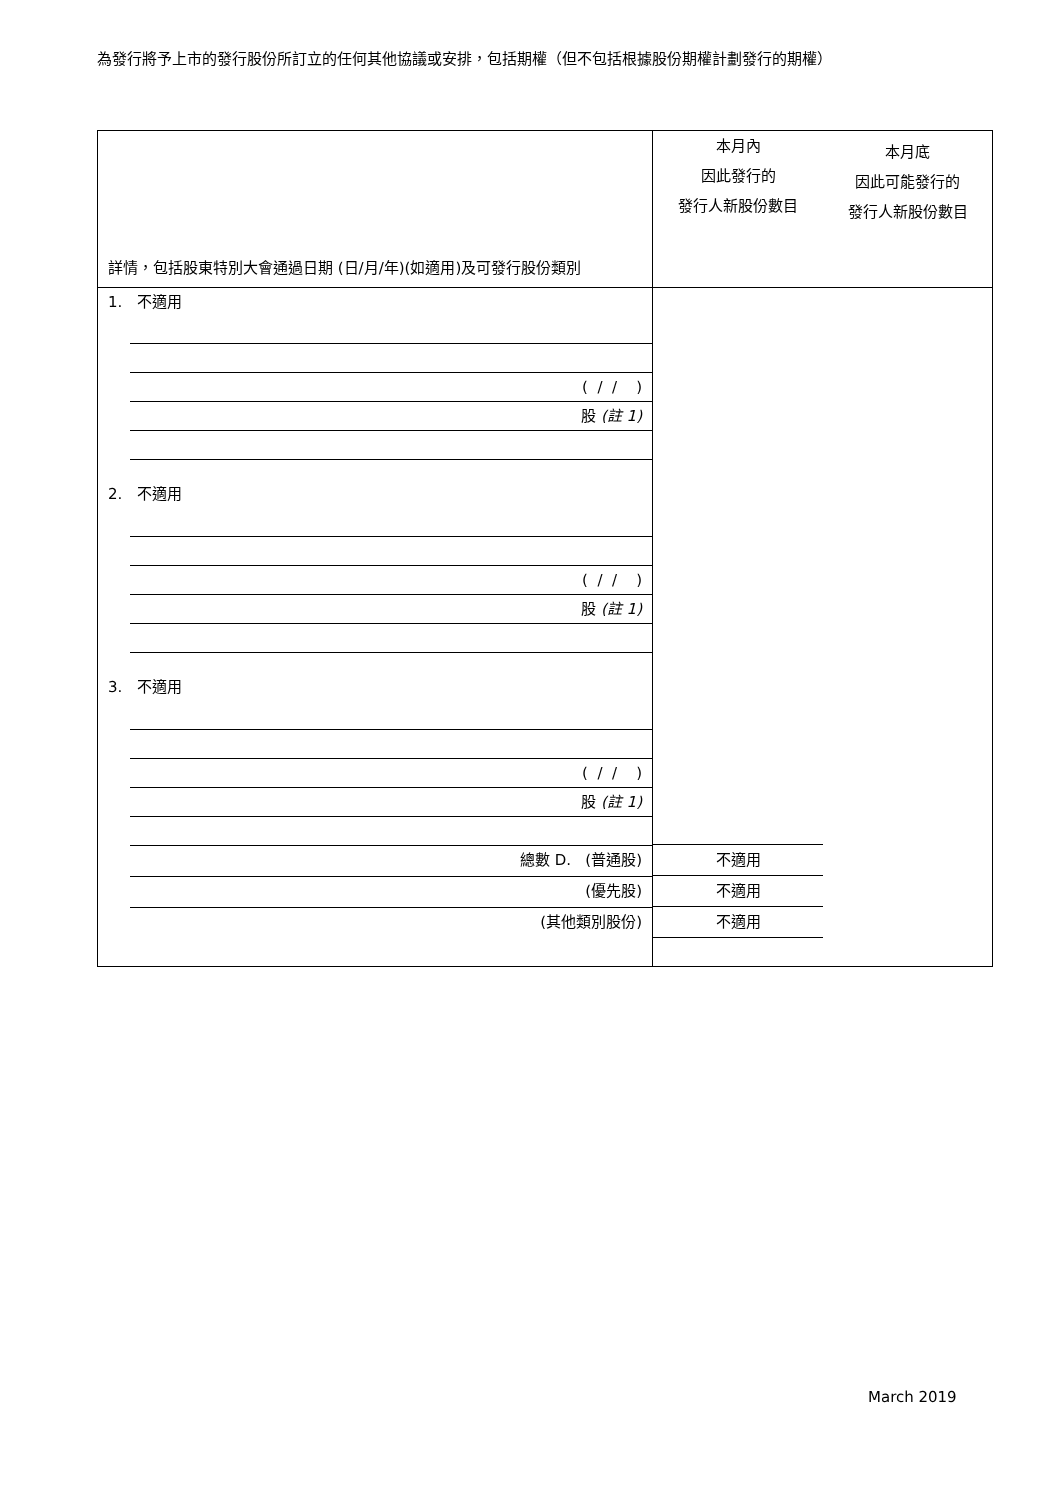為發行將予上市的發行股份所訂立的任何其他協議或安排，包括期權（但不包括根據股份期權計劃發行的期權）
| 詳情，包括股東特別大會通過日期 (日/月/年)(如適用)及可發行股份類別 | 本月內 因此發行的 發行人新股份數目 | 本月底 因此可能發行的 發行人新股份數目 |
| 1. 不適用 ( / / ) 股 (註 1) 2. 不適用 ( / / ) 股 (註 1) 3. 不適用 ( / / ) 股 (註 1) 總數 D. (普通股) (優先股) (其他類別股份) | 不適用 不適用 不適用 | |
March 2019